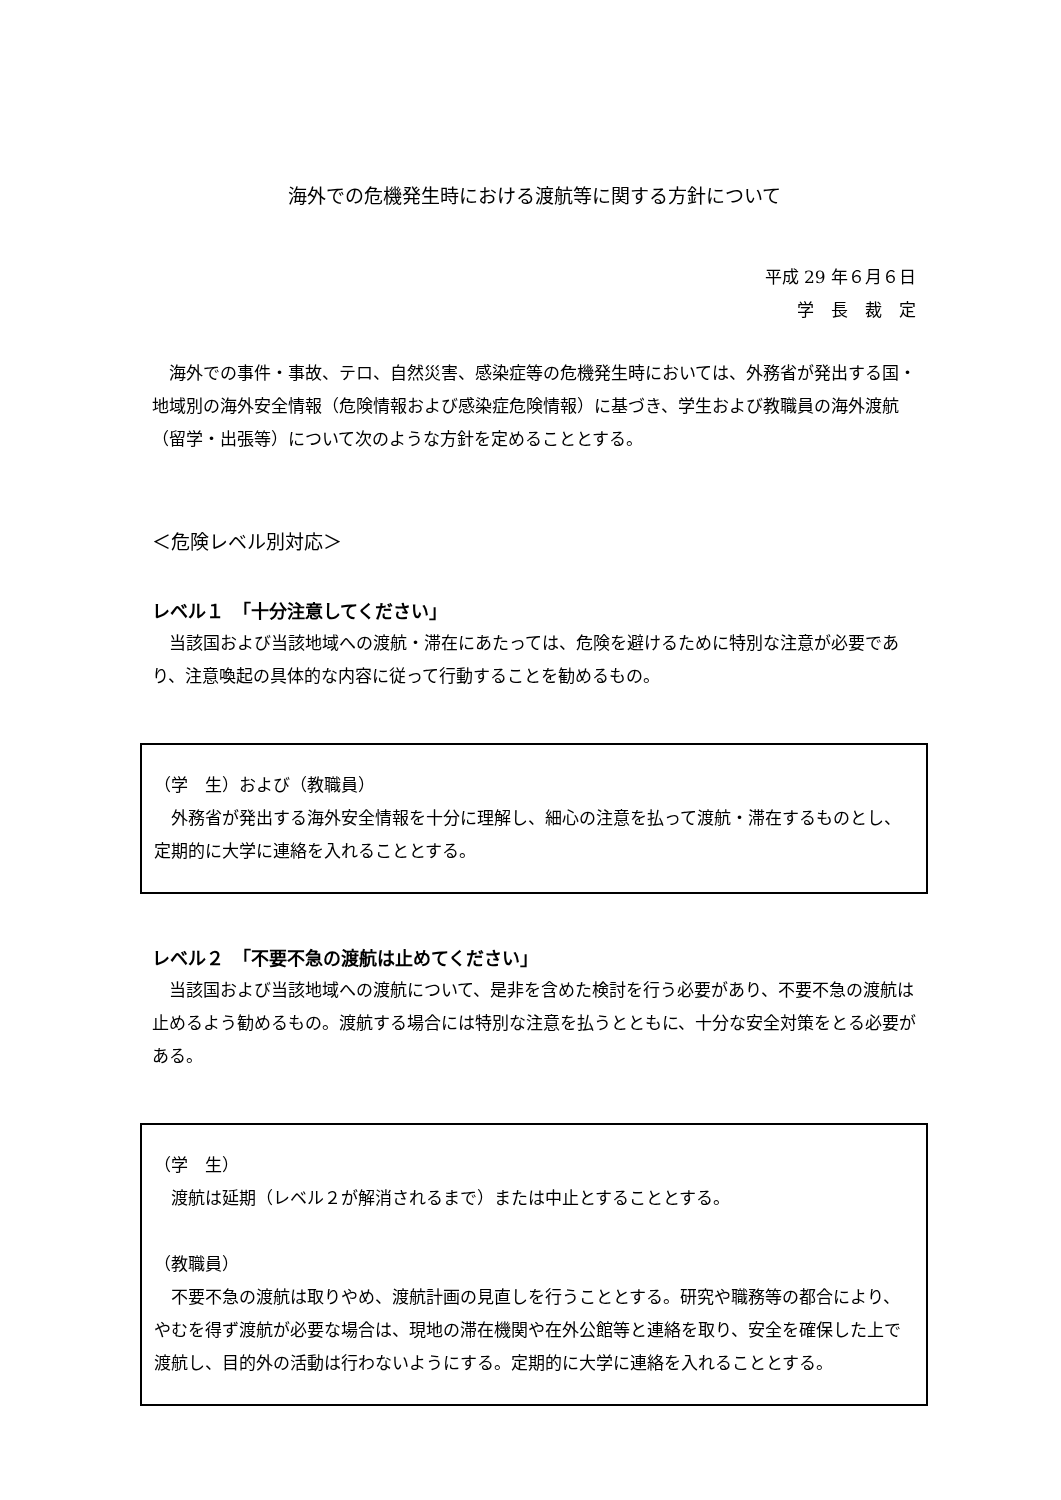海外での危機発生時における渡航等に関する方針について
平成 29 年６月６日
学　長　裁　定
海外での事件・事故、テロ、自然災害、感染症等の危機発生時においては、外務省が発出する国・地域別の海外安全情報（危険情報および感染症危険情報）に基づき、学生および教職員の海外渡航（留学・出張等）について次のような方針を定めることとする。
＜危険レベル別対応＞
レベル１　「十分注意してください」
当該国および当該地域への渡航・滞在にあたっては、危険を避けるために特別な注意が必要であり、注意喚起の具体的な内容に従って行動することを勧めるもの。
（学　生）および（教職員）
外務省が発出する海外安全情報を十分に理解し、細心の注意を払って渡航・滞在するものとし、定期的に大学に連絡を入れることとする。
レベル２　「不要不急の渡航は止めてください」
当該国および当該地域への渡航について、是非を含めた検討を行う必要があり、不要不急の渡航は止めるよう勧めるもの。渡航する場合には特別な注意を払うとともに、十分な安全対策をとる必要がある。
（学　生）
渡航は延期（レベル２が解消されるまで）または中止とすることとする。
（教職員）
不要不急の渡航は取りやめ、渡航計画の見直しを行うこととする。研究や職務等の都合により、やむを得ず渡航が必要な場合は、現地の滞在機関や在外公館等と連絡を取り、安全を確保した上で渡航し、目的外の活動は行わないようにする。定期的に大学に連絡を入れることとする。